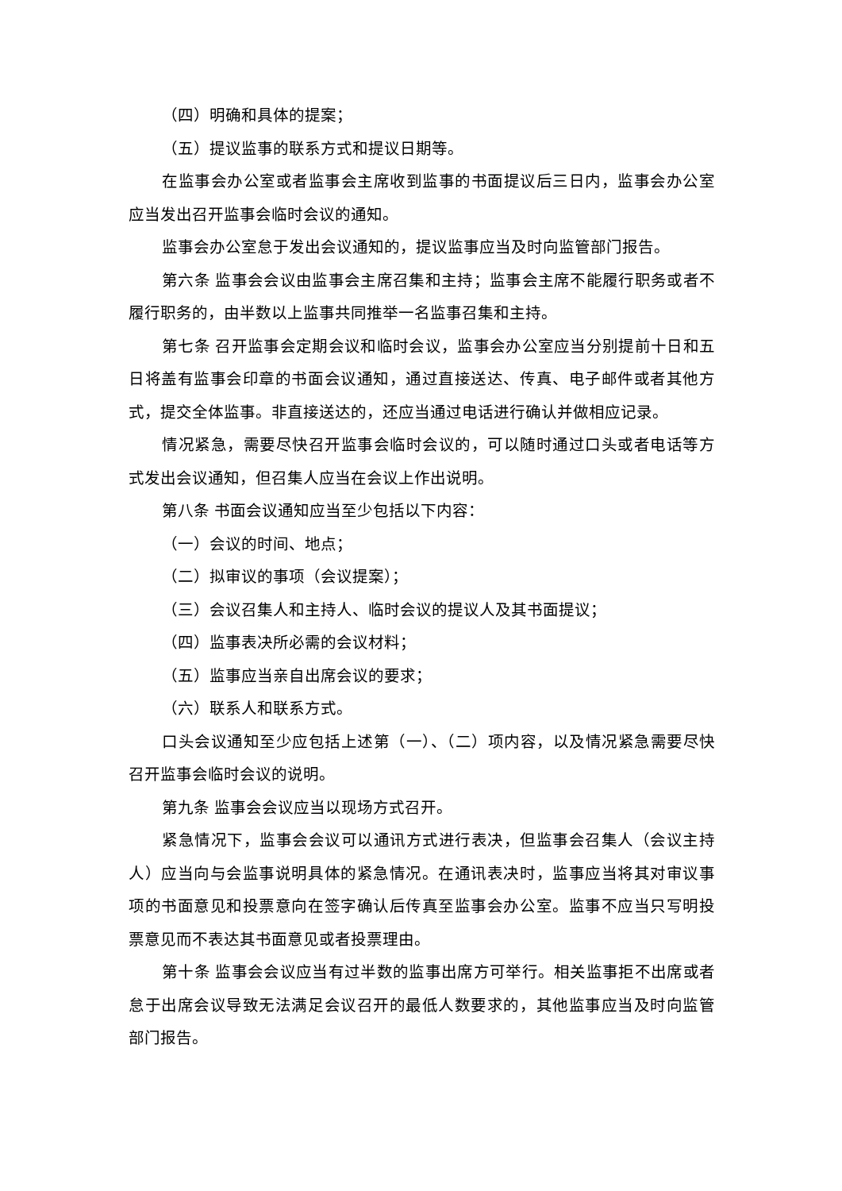（四）明确和具体的提案；
（五）提议监事的联系方式和提议日期等。
在监事会办公室或者监事会主席收到监事的书面提议后三日内，监事会办公室应当发出召开监事会临时会议的通知。
监事会办公室怠于发出会议通知的，提议监事应当及时向监管部门报告。
第六条 监事会会议由监事会主席召集和主持；监事会主席不能履行职务或者不履行职务的，由半数以上监事共同推举一名监事召集和主持。
第七条 召开监事会定期会议和临时会议，监事会办公室应当分别提前十日和五日将盖有监事会印章的书面会议通知，通过直接送达、传真、电子邮件或者其他方式，提交全体监事。非直接送达的，还应当通过电话进行确认并做相应记录。
情况紧急，需要尽快召开监事会临时会议的，可以随时通过口头或者电话等方式发出会议通知，但召集人应当在会议上作出说明。
第八条 书面会议通知应当至少包括以下内容：
（一）会议的时间、地点；
（二）拟审议的事项（会议提案）；
（三）会议召集人和主持人、临时会议的提议人及其书面提议；
（四）监事表决所必需的会议材料；
（五）监事应当亲自出席会议的要求；
（六）联系人和联系方式。
口头会议通知至少应包括上述第（一）、（二）项内容，以及情况紧急需要尽快召开监事会临时会议的说明。
第九条 监事会会议应当以现场方式召开。
紧急情况下，监事会会议可以通讯方式进行表决，但监事会召集人（会议主持人）应当向与会监事说明具体的紧急情况。在通讯表决时，监事应当将其对审议事项的书面意见和投票意向在签字确认后传真至监事会办公室。监事不应当只写明投票意见而不表达其书面意见或者投票理由。
第十条 监事会会议应当有过半数的监事出席方可举行。相关监事拒不出席或者怠于出席会议导致无法满足会议召开的最低人数要求的，其他监事应当及时向监管部门报告。